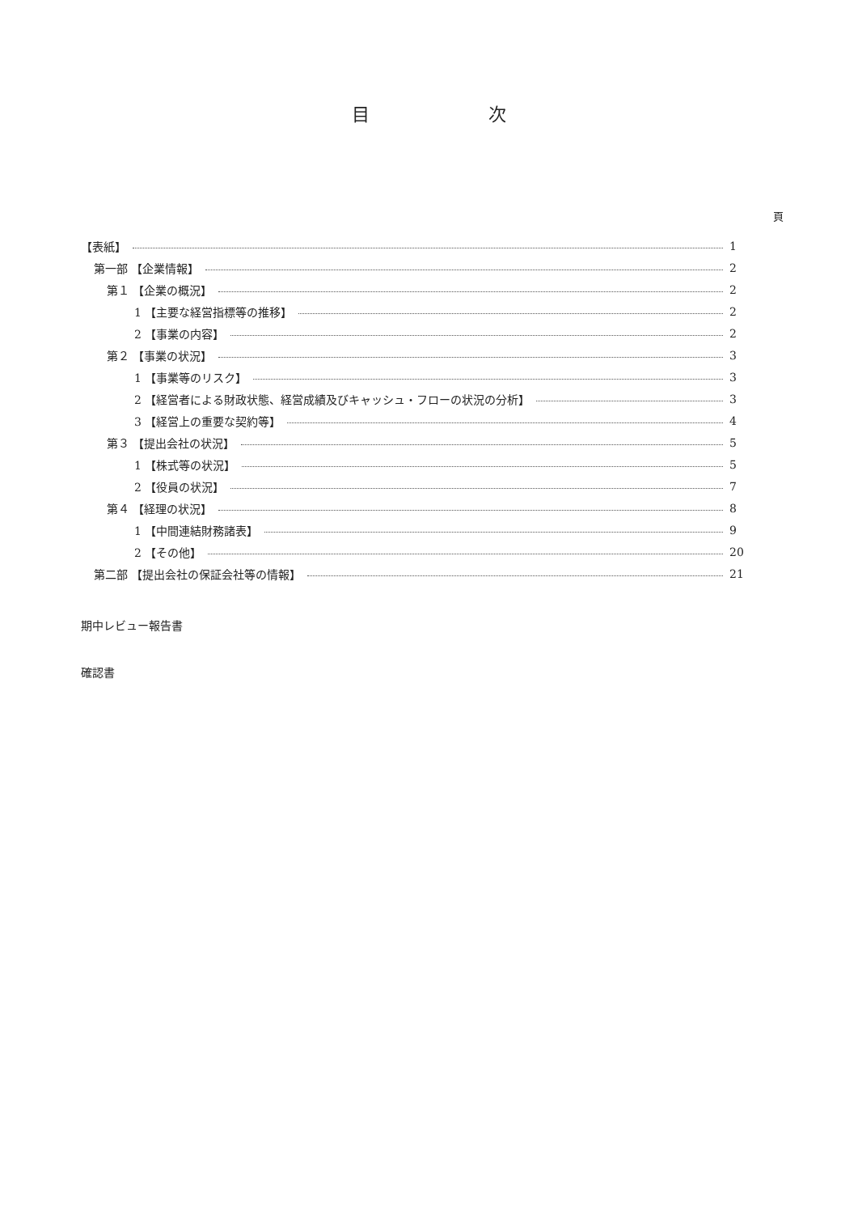目 次
頁
【表紙】 1
第一部 【企業情報】 2
第１ 【企業の概況】 2
1 【主要な経営指標等の推移】 2
2 【事業の内容】 2
第２ 【事業の状況】 3
1 【事業等のリスク】 3
2 【経営者による財政状態、経営成績及びキャッシュ・フローの状況の分析】 3
3 【経営上の重要な契約等】 4
第３ 【提出会社の状況】 5
1 【株式等の状況】 5
2 【役員の状況】 7
第４ 【経理の状況】 8
1 【中間連結財務諸表】 9
2 【その他】 20
第二部 【提出会社の保証会社等の情報】 21
期中レビュー報告書
確認書